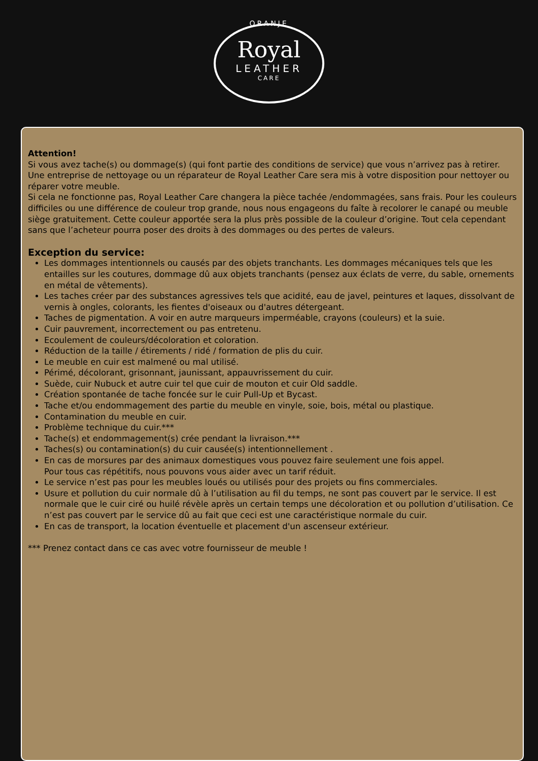ORANJE
Royal
LEATHER
CARE
Attention!
Si vous avez tache(s) ou dommage(s) (qui font partie des conditions de service) que vous n’arrivez pas à retirer. Une entreprise de nettoyage ou un réparateur de Royal Leather Care sera mis à votre disposition pour nettoyer ou réparer votre meuble.
Si cela ne fonctionne pas, Royal Leather Care changera la pièce tachée /endommagées, sans frais. Pour les couleurs difficiles ou une différence de couleur trop grande, nous nous engageons du faîte à recolorer le canapé ou meuble siège gratuitement. Cette couleur apportée sera la plus près possible de la couleur d’origine. Tout cela cependant sans que l’acheteur pourra poser des droits à des dommages ou des pertes de valeurs.
Exception du service:
Les dommages intentionnels ou causés par des objets tranchants. Les dommages mécaniques tels que les entailles sur les coutures, dommage dû aux objets tranchants (pensez aux éclats de verre, du sable, ornements en métal de vêtements).
Les taches créer par des substances agressives tels que acidité, eau de javel, peintures et laques, dissolvant de vernis à ongles, colorants, les fientes d'oiseaux ou d'autres détergeant.
Taches de pigmentation. A voir en autre marqueurs imperméable, crayons (couleurs) et la suie.
Cuir pauvrement, incorrectement ou pas entretenu.
Ecoulement de couleurs/décoloration et coloration.
Réduction de la taille / étirements / ridé / formation de plis du cuir.
Le meuble en cuir est malmené ou mal utilisé.
Périmé, décolorant, grisonnant, jaunissant, appauvrissement du cuir.
Suède, cuir Nubuck et autre cuir tel que cuir de mouton et cuir Old saddle.
Création spontanée de tache foncée sur le cuir Pull-Up et Bycast.
Tache et/ou endommagement des partie du meuble en vinyle, soie, bois, métal ou plastique.
Contamination du meuble en cuir.
Problème technique du cuir.***
Tache(s) et endommagement(s) crée pendant la livraison.***
Taches(s) ou contamination(s) du cuir causée(s) intentionnellement .
En cas de morsures par des animaux domestiques vous pouvez faire seulement une fois appel.
Pour tous cas répétitifs, nous pouvons vous aider avec un tarif réduit.
Le service n’est pas pour les meubles loués ou utilisés pour des projets ou fins commerciales.
Usure et pollution du cuir normale dû à l’utilisation au fil du temps, ne sont pas couvert par le service. Il est normale que le cuir ciré ou huilé révèle après un certain temps une décoloration et ou pollution d’utilisation. Ce n’est pas couvert par le service dû au fait que ceci est une caractéristique normale du cuir.
En cas de transport, la location éventuelle et placement d'un ascenseur extérieur.
*** Prenez contact dans ce cas avec votre fournisseur de meuble !